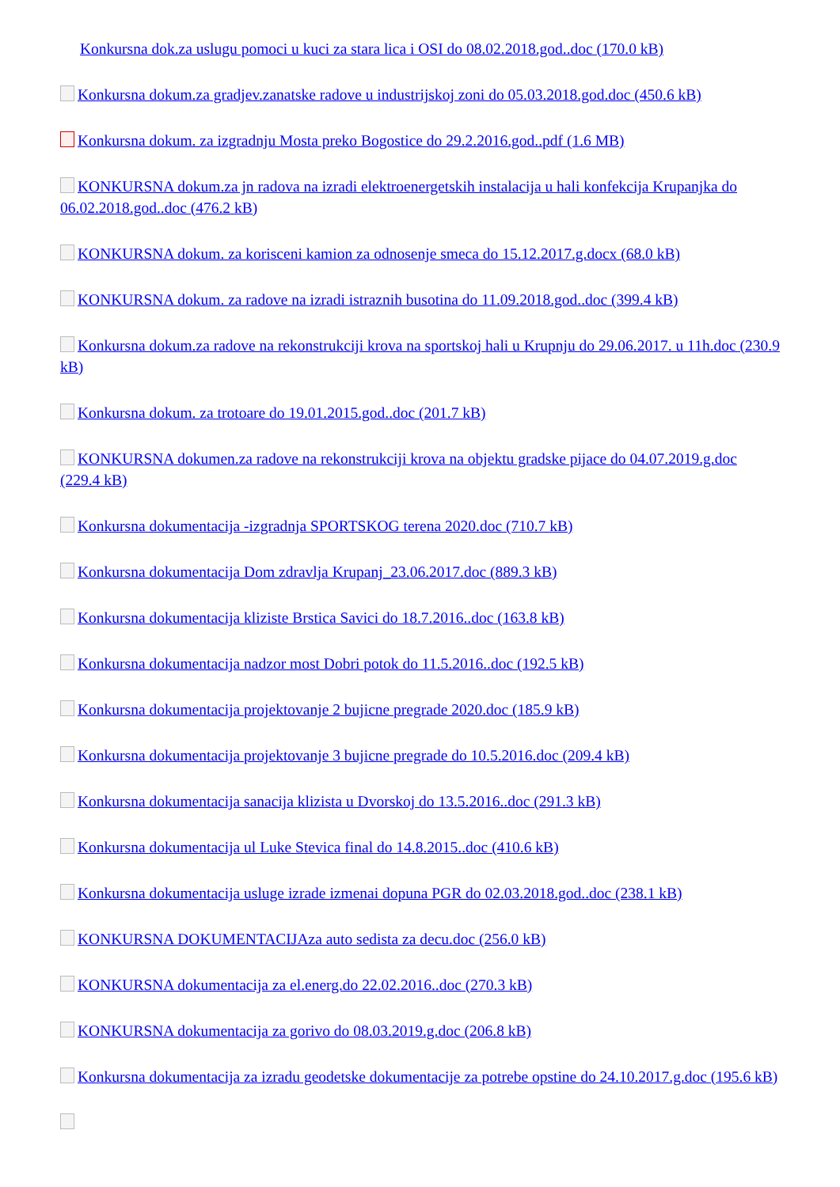Konkursna dok.za uslugu pomoci u kuci za stara lica i OSI do 08.02.2018.god..doc (170.0 kB)
Konkursna dokum.za gradjev.zanatske radove u industrijskoj zoni do 05.03.2018.god.doc (450.6 kB)
Konkursna dokum. za izgradnju Mosta preko Bogostice do 29.2.2016.god..pdf (1.6 MB)
KONKURSNA dokum.za jn radova na izradi elektroenergetskih instalacija u hali konfekcija Krupanjka do 06.02.2018.god..doc (476.2 kB)
KONKURSNA dokum. za korisceni kamion za odnosenje smeca do 15.12.2017.g.docx (68.0 kB)
KONKURSNA dokum. za radove na izradi istraznih busotina do 11.09.2018.god..doc (399.4 kB)
Konkursna dokum.za radove na rekonstrukciji krova na sportskoj hali u Krupnju do 29.06.2017. u 11h.doc (230.9 kB)
Konkursna dokum. za trotoare do 19.01.2015.god..doc (201.7 kB)
KONKURSNA dokumen.za radove na rekonstrukciji krova na objektu gradske pijace do 04.07.2019.g.doc (229.4 kB)
Konkursna dokumentacija -izgradnja SPORTSKOG terena 2020.doc (710.7 kB)
Konkursna dokumentacija Dom zdravlja Krupanj_23.06.2017.doc (889.3 kB)
Konkursna dokumentacija kliziste Brstica Savici do 18.7.2016..doc (163.8 kB)
Konkursna dokumentacija nadzor most Dobri potok do 11.5.2016..doc (192.5 kB)
Konkursna dokumentacija projektovanje 2 bujicne pregrade 2020.doc (185.9 kB)
Konkursna dokumentacija projektovanje 3 bujicne pregrade do 10.5.2016.doc (209.4 kB)
Konkursna dokumentacija sanacija klizista u Dvorskoj do 13.5.2016..doc (291.3 kB)
Konkursna dokumentacija ul Luke Stevica final do 14.8.2015..doc (410.6 kB)
Konkursna dokumentacija usluge izrade izmenai dopuna PGR do 02.03.2018.god..doc (238.1 kB)
KONKURSNA DOKUMENTACIJAza auto sedista za decu.doc (256.0 kB)
KONKURSNA dokumentacija za el.energ.do 22.02.2016..doc (270.3 kB)
KONKURSNA dokumentacija za gorivo do 08.03.2019.g.doc (206.8 kB)
Konkursna dokumentacija za izradu geodetske dokumentacije za potrebe opstine do 24.10.2017.g.doc (195.6 kB)